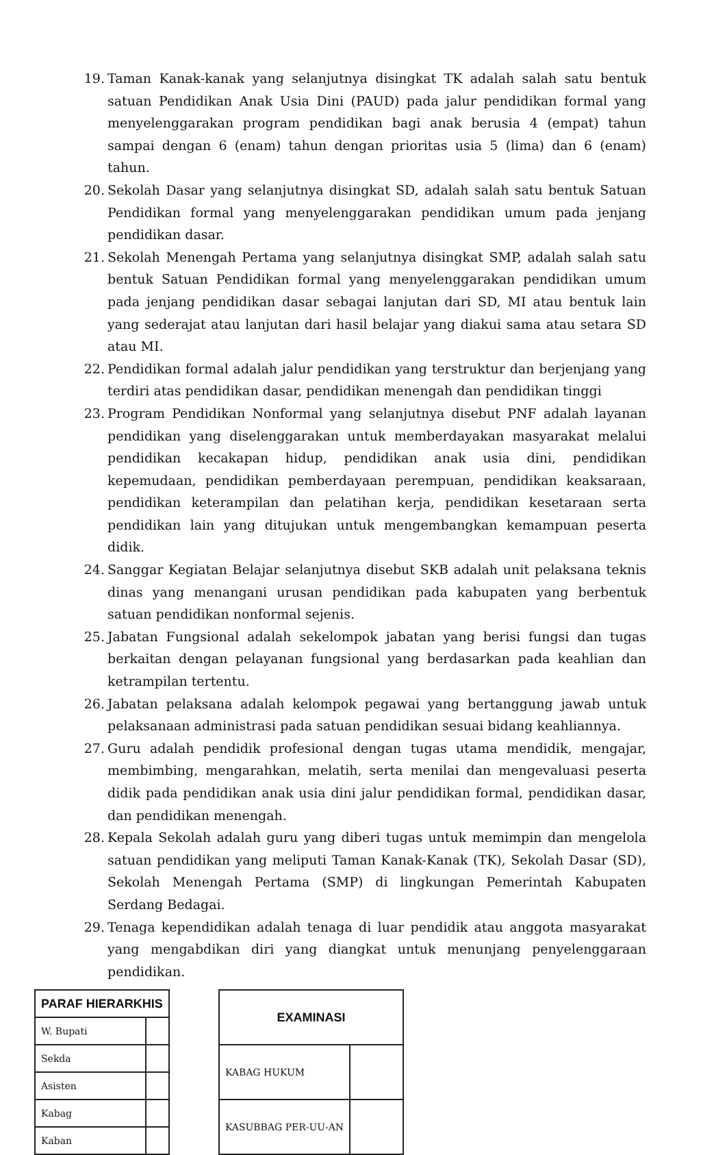19. Taman Kanak-kanak yang selanjutnya disingkat TK adalah salah satu bentuk satuan Pendidikan Anak Usia Dini (PAUD) pada jalur pendidikan formal yang menyelenggarakan program pendidikan bagi anak berusia 4 (empat) tahun sampai dengan 6 (enam) tahun dengan prioritas usia 5 (lima) dan 6 (enam) tahun.
20. Sekolah Dasar yang selanjutnya disingkat SD, adalah salah satu bentuk Satuan Pendidikan formal yang menyelenggarakan pendidikan umum pada jenjang pendidikan dasar.
21. Sekolah Menengah Pertama yang selanjutnya disingkat SMP, adalah salah satu bentuk Satuan Pendidikan formal yang menyelenggarakan pendidikan umum pada jenjang pendidikan dasar sebagai lanjutan dari SD, MI atau bentuk lain yang sederajat atau lanjutan dari hasil belajar yang diakui sama atau setara SD atau MI.
22. Pendidikan formal adalah jalur pendidikan yang terstruktur dan berjenjang yang terdiri atas pendidikan dasar, pendidikan menengah dan pendidikan tinggi
23. Program Pendidikan Nonformal yang selanjutnya disebut PNF adalah layanan pendidikan yang diselenggarakan untuk memberdayakan masyarakat melalui pendidikan kecakapan hidup, pendidikan anak usia dini, pendidikan kepemudaan, pendidikan pemberdayaan perempuan, pendidikan keaksaraan, pendidikan keterampilan dan pelatihan kerja, pendidikan kesetaraan serta pendidikan lain yang ditujukan untuk mengembangkan kemampuan peserta didik.
24. Sanggar Kegiatan Belajar selanjutnya disebut SKB adalah unit pelaksana teknis dinas yang menangani urusan pendidikan pada kabupaten yang berbentuk satuan pendidikan nonformal sejenis.
25. Jabatan Fungsional adalah sekelompok jabatan yang berisi fungsi dan tugas berkaitan dengan pelayanan fungsional yang berdasarkan pada keahlian dan ketrampilan tertentu.
26. Jabatan pelaksana adalah kelompok pegawai yang bertanggung jawab untuk pelaksanaan administrasi pada satuan pendidikan sesuai bidang keahliannya.
27. Guru adalah pendidik profesional dengan tugas utama mendidik, mengajar, membimbing, mengarahkan, melatih, serta menilai dan mengevaluasi peserta didik pada pendidikan anak usia dini jalur pendidikan formal, pendidikan dasar, dan pendidikan menengah.
28. Kepala Sekolah adalah guru yang diberi tugas untuk memimpin dan mengelola satuan pendidikan yang meliputi Taman Kanak-Kanak (TK), Sekolah Dasar (SD), Sekolah Menengah Pertama (SMP) di lingkungan Pemerintah Kabupaten Serdang Bedagai.
29. Tenaga kependidikan adalah tenaga di luar pendidik atau anggota masyarakat yang mengabdikan diri yang diangkat untuk menunjang penyelenggaraan pendidikan.
| PARAF HIERARKHIS | |
| --- | --- |
| W. Bupati | |
| Sekda | |
| Asisten | |
| Kabag | |
| Kaban | |
| EXAMINASI | |
| --- | --- |
| KABAG HUKUM | |
| KASUBBAG PER-UU-AN | |